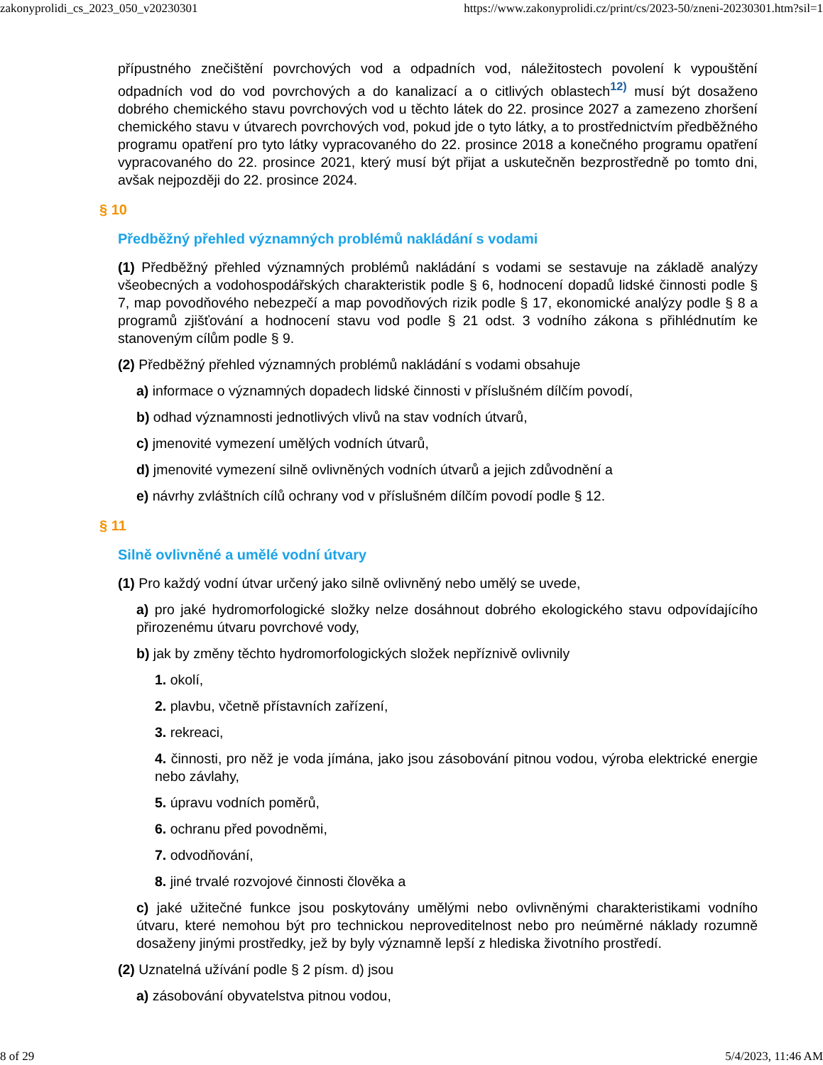zakonyprolidi_cs_2023_050_v20230301 https://www.zakonyprolidi.cz/print/cs/2023-50/zneni-20230301.htm?sil=1
přípustného znečištění povrchových vod a odpadních vod, náležitostech povolení k vypouštění odpadních vod do vod povrchových a do kanalizací a o citlivých oblastech<sup>12)</sup> musí být dosaženo dobrého chemického stavu povrchových vod u těchto látek do 22. prosince 2027 a zamezeno zhoršení chemického stavu v útvarech povrchových vod, pokud jde o tyto látky, a to prostřednictvím předběžného programu opatření pro tyto látky vypracovaného do 22. prosince 2018 a konečného programu opatření vypracovaného do 22. prosince 2021, který musí být přijat a uskutečněn bezprostředně po tomto dni, avšak nejpozději do 22. prosince 2024.
§ 10
Předběžný přehled významných problémů nakládání s vodami
(1) Předběžný přehled významných problémů nakládání s vodami se sestavuje na základě analýzy všeobecných a vodohospodářských charakteristik podle § 6, hodnocení dopadů lidské činnosti podle § 7, map povodňového nebezpečí a map povodňových rizik podle § 17, ekonomické analýzy podle § 8 a programů zjišťování a hodnocení stavu vod podle § 21 odst. 3 vodního zákona s přihlédnutím ke stanoveným cílům podle § 9.
(2) Předběžný přehled významných problémů nakládání s vodami obsahuje
a) informace o významných dopadech lidské činnosti v příslušném dílčím povodí,
b) odhad významnosti jednotlivých vlivů na stav vodních útvarů,
c) jmenovité vymezení umělých vodních útvarů,
d) jmenovité vymezení silně ovlivněných vodních útvarů a jejich zdůvodnění a
e) návrhy zvláštních cílů ochrany vod v příslušném dílčím povodí podle § 12.
§ 11
Silně ovlivněné a umělé vodní útvary
(1) Pro každý vodní útvar určený jako silně ovlivněný nebo umělý se uvede,
a) pro jaké hydromorfologické složky nelze dosáhnout dobrého ekologického stavu odpovídajícího přirozenému útvaru povrchové vody,
b) jak by změny těchto hydromorfologických složek nepříznivě ovlivnily
1. okolí,
2. plavbu, včetně přístavních zařízení,
3. rekreaci,
4. činnosti, pro něž je voda jímána, jako jsou zásobování pitnou vodou, výroba elektrické energie nebo závlahy,
5. úpravu vodních poměrů,
6. ochranu před povodněmi,
7. odvodňování,
8. jiné trvalé rozvojové činnosti člověka a
c) jaké užitečné funkce jsou poskytovány umělými nebo ovlivněnými charakteristikami vodního útvaru, které nemohou být pro technickou neproveditelnost nebo pro neúměrné náklady rozumně dosaženy jinými prostředky, jež by byly významně lepší z hlediska životního prostředí.
(2) Uznatelná užívání podle § 2 písm. d) jsou
a) zásobování obyvatelstva pitnou vodou,
8 of 29 5/4/2023, 11:46 AM